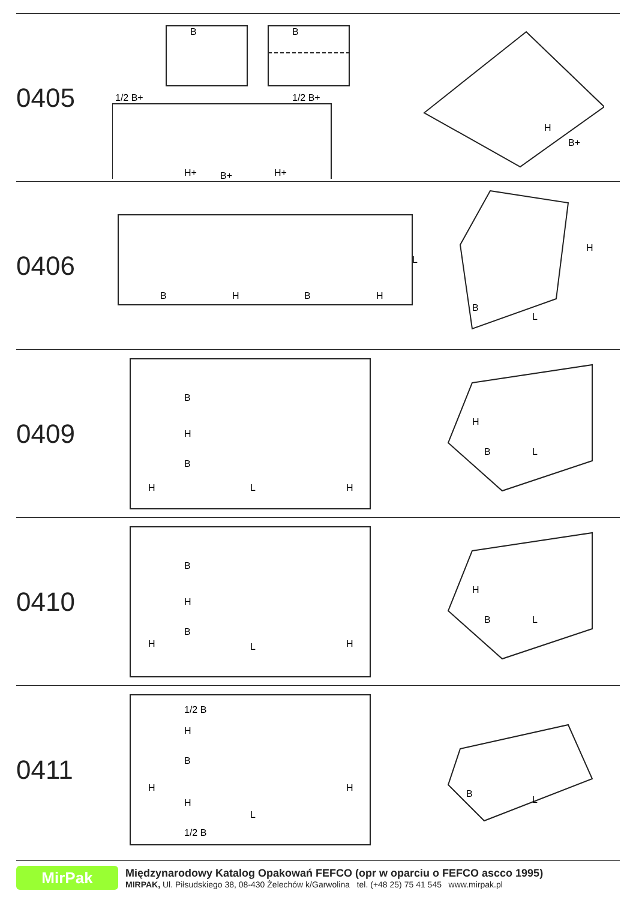0405
B
B
1/2 B+
1/2 B+
H+
B+
H+
H
B+
0406
B
H
B
H
L
B
L
H
0409
B
H
B
H
L
H
H
B
L
0410
B
H
B
H
L
H
H
B
L
0411
1/2 B
H
B
H
H
H
L
1/2 B
B
L
MirPak
Międzynarodowy Katalog Opakowań FEFCO (opr w oparciu o FEFCO ascco 1995)
MIRPAK, Ul. Piłsudskiego 38, 08-430 Żelechów k/Garwolina tel. (+48 25) 75 41 545 www.mirpak.pl